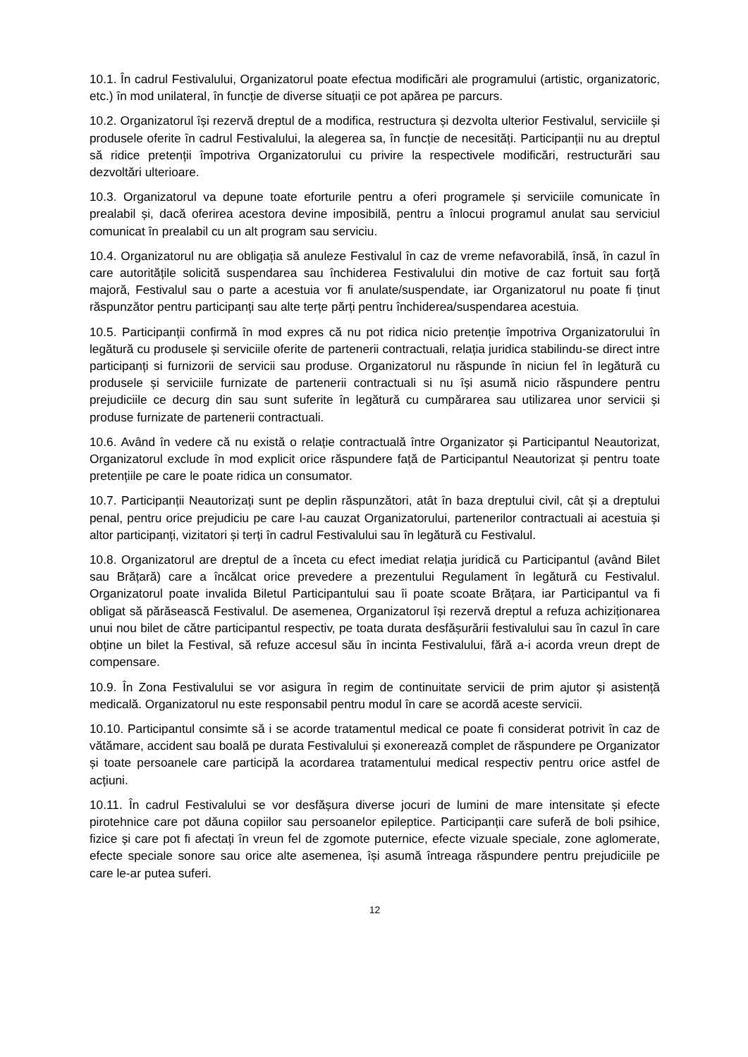10.1. În cadrul Festivalului, Organizatorul poate efectua modificări ale programului (artistic, organizatoric, etc.) în mod unilateral, în funcție de diverse situații ce pot apărea pe parcurs.
10.2. Organizatorul își rezervă dreptul de a modifica, restructura și dezvolta ulterior Festivalul, serviciile și produsele oferite în cadrul Festivalului, la alegerea sa, în funcție de necesități. Participanții nu au dreptul să ridice pretenții împotriva Organizatorului cu privire la respectivele modificări, restructurări sau dezvoltări ulterioare.
10.3. Organizatorul va depune toate eforturile pentru a oferi programele și serviciile comunicate în prealabil și, dacă oferirea acestora devine imposibilă, pentru a înlocui programul anulat sau serviciul comunicat în prealabil cu un alt program sau serviciu.
10.4. Organizatorul nu are obligația să anuleze Festivalul în caz de vreme nefavorabilă, însă, în cazul în care autoritățile solicită suspendarea sau închiderea Festivalului din motive de caz fortuit sau forță majoră, Festivalul sau o parte a acestuia vor fi anulate/suspendate, iar Organizatorul nu poate fi ținut răspunzător pentru participanți sau alte terțe părți pentru închiderea/suspendarea acestuia.
10.5. Participanții confirmă în mod expres că nu pot ridica nicio pretenție împotriva Organizatorului în legătură cu produsele și serviciile oferite de partenerii contractuali, relația juridica stabilindu-se direct intre participanți si furnizorii de servicii sau produse. Organizatorul nu răspunde în niciun fel în legătură cu produsele și serviciile furnizate de partenerii contractuali si nu își asumă nicio răspundere pentru prejudiciile ce decurg din sau sunt suferite în legătură cu cumpărarea sau utilizarea unor servicii și produse furnizate de partenerii contractuali.
10.6. Având în vedere că nu există o relație contractuală între Organizator și Participantul Neautorizat, Organizatorul exclude în mod explicit orice răspundere față de Participantul Neautorizat și pentru toate pretențiile pe care le poate ridica un consumator.
10.7. Participanții Neautorizați sunt pe deplin răspunzători, atât în baza dreptului civil, cât și a dreptului penal, pentru orice prejudiciu pe care l-au cauzat Organizatorului, partenerilor contractuali ai acestuia și altor participanți, vizitatori și terți în cadrul Festivalului sau în legătură cu Festivalul.
10.8. Organizatorul are dreptul de a înceta cu efect imediat relația juridică cu Participantul (având Bilet sau Brățară) care a încălcat orice prevedere a prezentului Regulament în legătură cu Festivalul. Organizatorul poate invalida Biletul Participantului sau îi poate scoate Brățara, iar Participantul va fi obligat să părăsească Festivalul. De asemenea, Organizatorul își rezervă dreptul a refuza achiziționarea unui nou bilet de către participantul respectiv, pe toata durata desfășurării festivalului sau în cazul în care obține un bilet la Festival, să refuze accesul său în incinta Festivalului, fără a-i acorda vreun drept de compensare.
10.9. În Zona Festivalului se vor asigura în regim de continuitate servicii de prim ajutor și asistență medicală. Organizatorul nu este responsabil pentru modul în care se acordă aceste servicii.
10.10. Participantul consimte să i se acorde tratamentul medical ce poate fi considerat potrivit în caz de vătămare, accident sau boală pe durata Festivalului și exonerează complet de răspundere pe Organizator și toate persoanele care participă la acordarea tratamentului medical respectiv pentru orice astfel de acțiuni.
10.11. În cadrul Festivalului se vor desfășura diverse jocuri de lumini de mare intensitate și efecte pirotehnice care pot dăuna copiilor sau persoanelor epileptice. Participanții care suferă de boli psihice, fizice și care pot fi afectați în vreun fel de zgomote puternice, efecte vizuale speciale, zone aglomerate, efecte speciale sonore sau orice alte asemenea, își asumă întreaga răspundere pentru prejudiciile pe care le-ar putea suferi.
12